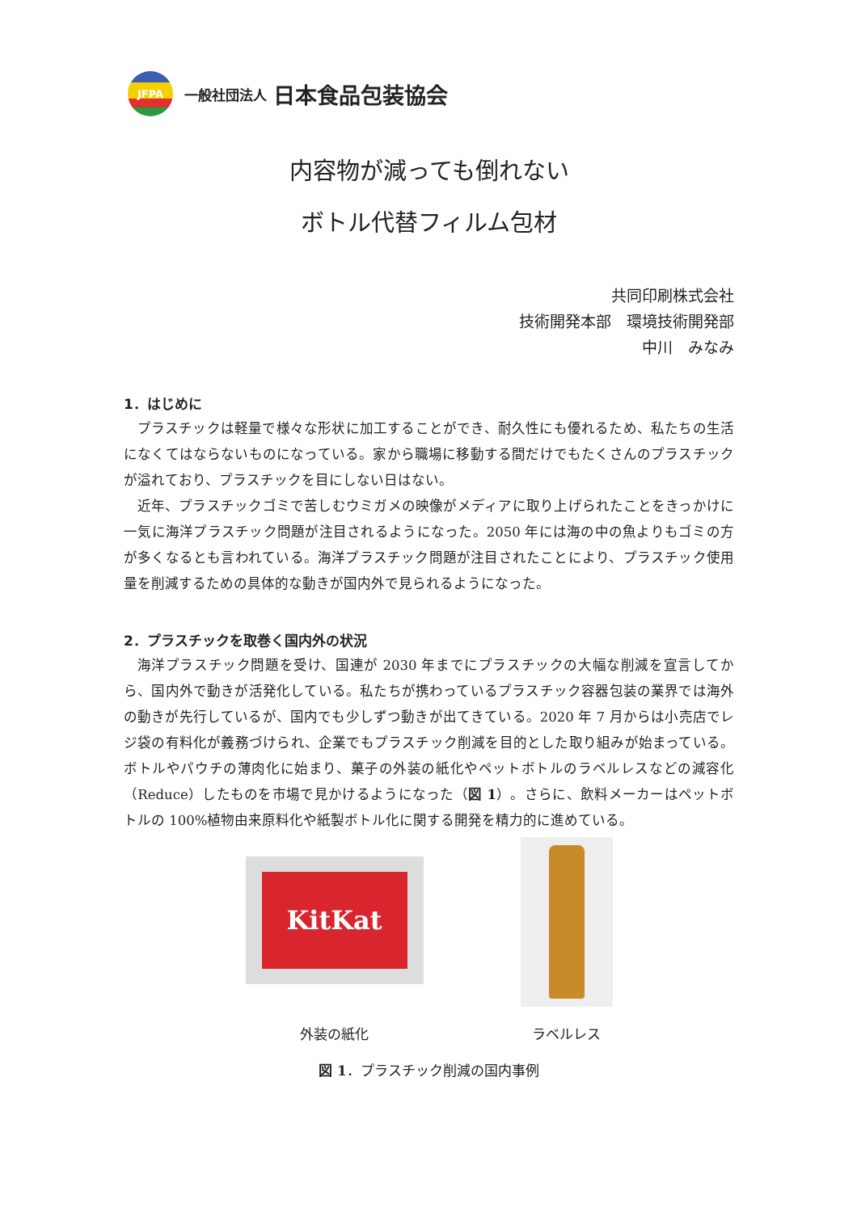JFPA
一般社団法人 日本食品包装協会
内容物が減っても倒れない
ボトル代替フィルム包材
共同印刷株式会社
技術開発本部　環境技術開発部
中川　みなみ
1．はじめに
プラスチックは軽量で様々な形状に加工することができ、耐久性にも優れるため、私たちの生活になくてはならないものになっている。家から職場に移動する間だけでもたくさんのプラスチックが溢れており、プラスチックを目にしない日はない。
近年、プラスチックゴミで苦しむウミガメの映像がメディアに取り上げられたことをきっかけに一気に海洋プラスチック問題が注目されるようになった。2050 年には海の中の魚よりもゴミの方が多くなるとも言われている。海洋プラスチック問題が注目されたことにより、プラスチック使用量を削減するための具体的な動きが国内外で見られるようになった。
2．プラスチックを取巻く国内外の状況
海洋プラスチック問題を受け、国連が 2030 年までにプラスチックの大幅な削減を宣言してから、国内外で動きが活発化している。私たちが携わっているプラスチック容器包装の業界では海外の動きが先行しているが、国内でも少しずつ動きが出てきている。2020 年 7 月からは小売店でレジ袋の有料化が義務づけられ、企業でもプラスチック削減を目的とした取り組みが始まっている。ボトルやパウチの薄肉化に始まり、菓子の外装の紙化やペットボトルのラベルレスなどの減容化（Reduce）したものを市場で見かけるようになった（図 1）。さらに、飲料メーカーはペットボトルの 100%植物由来原料化や紙製ボトル化に関する開発を精力的に進めている。
KitKat
外装の紙化
ラベルレス
図 1．プラスチック削減の国内事例